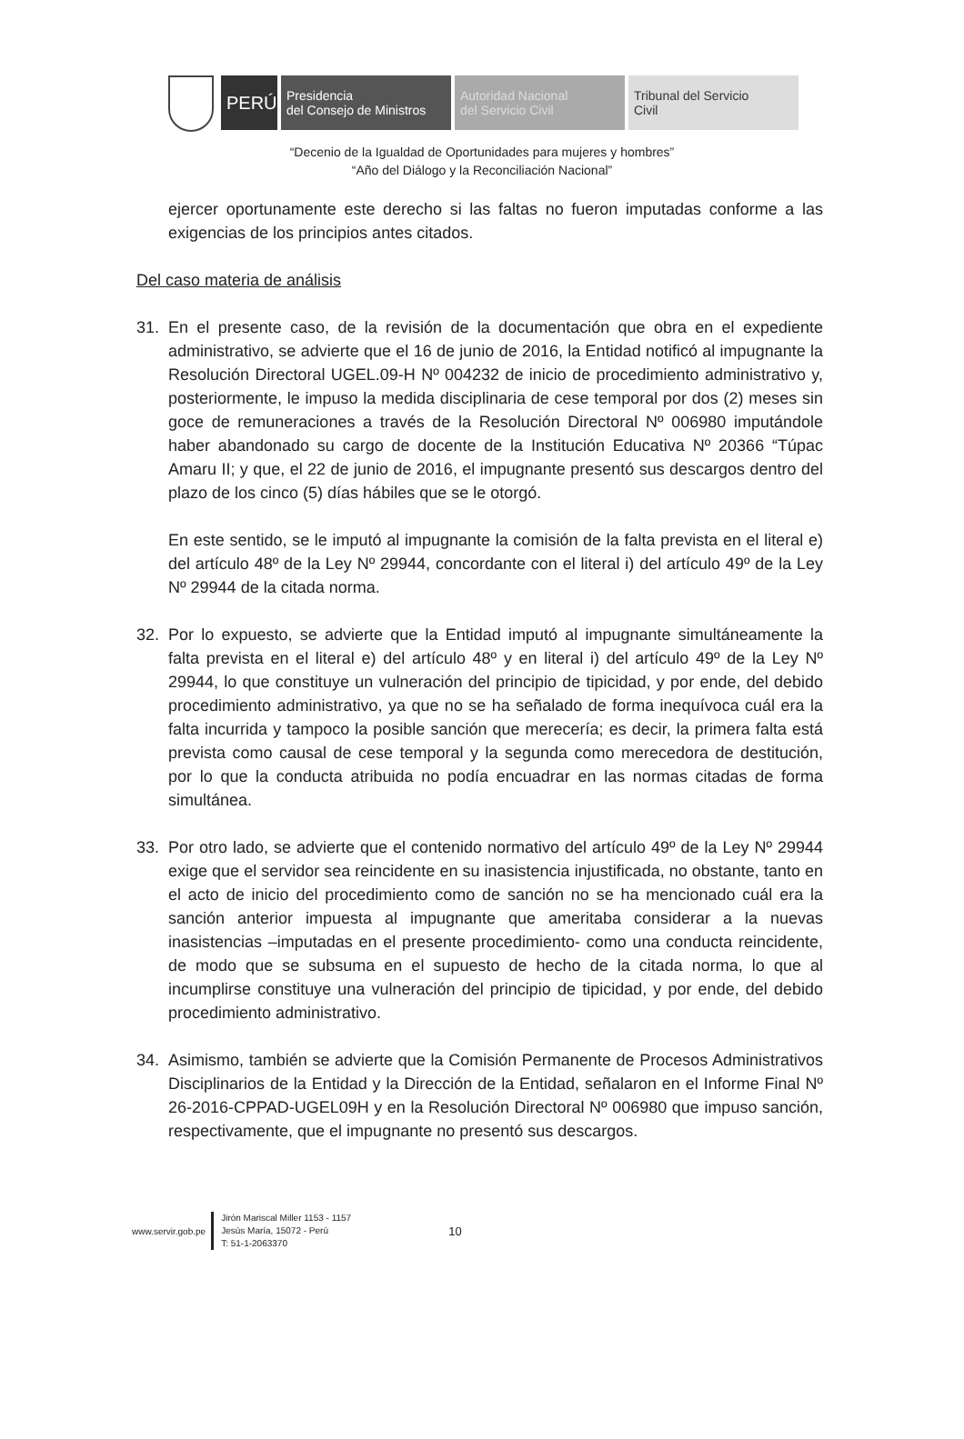PERÚ
Presidencia
del Consejo de Ministros
Autoridad Nacional
del Servicio Civil
Tribunal del Servicio
Civil
“Decenio de la Igualdad de Oportunidades para mujeres y hombres”
“Año del Diálogo y la Reconciliación Nacional”
ejercer oportunamente este derecho si las faltas no fueron imputadas conforme a las exigencias de los principios antes citados.
Del caso materia de análisis
31. En el presente caso, de la revisión de la documentación que obra en el expediente administrativo, se advierte que el 16 de junio de 2016, la Entidad notificó al impugnante la Resolución Directoral UGEL.09-H Nº 004232 de inicio de procedimiento administrativo y, posteriormente, le impuso la medida disciplinaria de cese temporal por dos (2) meses sin goce de remuneraciones a través de la Resolución Directoral Nº 006980 imputándole haber abandonado su cargo de docente de la Institución Educativa Nº 20366 “Túpac Amaru II; y que, el 22 de junio de 2016, el impugnante presentó sus descargos dentro del plazo de los cinco (5) días hábiles que se le otorgó.
En este sentido, se le imputó al impugnante la comisión de la falta prevista en el literal e) del artículo 48º de la Ley Nº 29944, concordante con el literal i) del artículo 49º de la Ley Nº 29944 de la citada norma.
32. Por lo expuesto, se advierte que la Entidad imputó al impugnante simultáneamente la falta prevista en el literal e) del artículo 48º y en literal i) del artículo 49º de la Ley Nº 29944, lo que constituye un vulneración del principio de tipicidad, y por ende, del debido procedimiento administrativo, ya que no se ha señalado de forma inequívoca cuál era la falta incurrida y tampoco la posible sanción que merecería; es decir, la primera falta está prevista como causal de cese temporal y la segunda como merecedora de destitución, por lo que la conducta atribuida no podía encuadrar en las normas citadas de forma simultánea.
33. Por otro lado, se advierte que el contenido normativo del artículo 49º de la Ley Nº 29944 exige que el servidor sea reincidente en su inasistencia injustificada, no obstante, tanto en el acto de inicio del procedimiento como de sanción no se ha mencionado cuál era la sanción anterior impuesta al impugnante que ameritaba considerar a la nuevas inasistencias –imputadas en el presente procedimiento- como una conducta reincidente, de modo que se subsuma en el supuesto de hecho de la citada norma, lo que al incumplirse constituye una vulneración del principio de tipicidad, y por ende, del debido procedimiento administrativo.
34. Asimismo, también se advierte que la Comisión Permanente de Procesos Administrativos Disciplinarios de la Entidad y la Dirección de la Entidad, señalaron en el Informe Final Nº 26-2016-CPPAD-UGEL09H y en la Resolución Directoral Nº 006980 que impuso sanción, respectivamente, que el impugnante no presentó sus descargos.
www.servir.gob.pe
Jirón Mariscal Miller 1153 - 1157
Jesús María, 15072 - Perú
T: 51-1-2063370
10